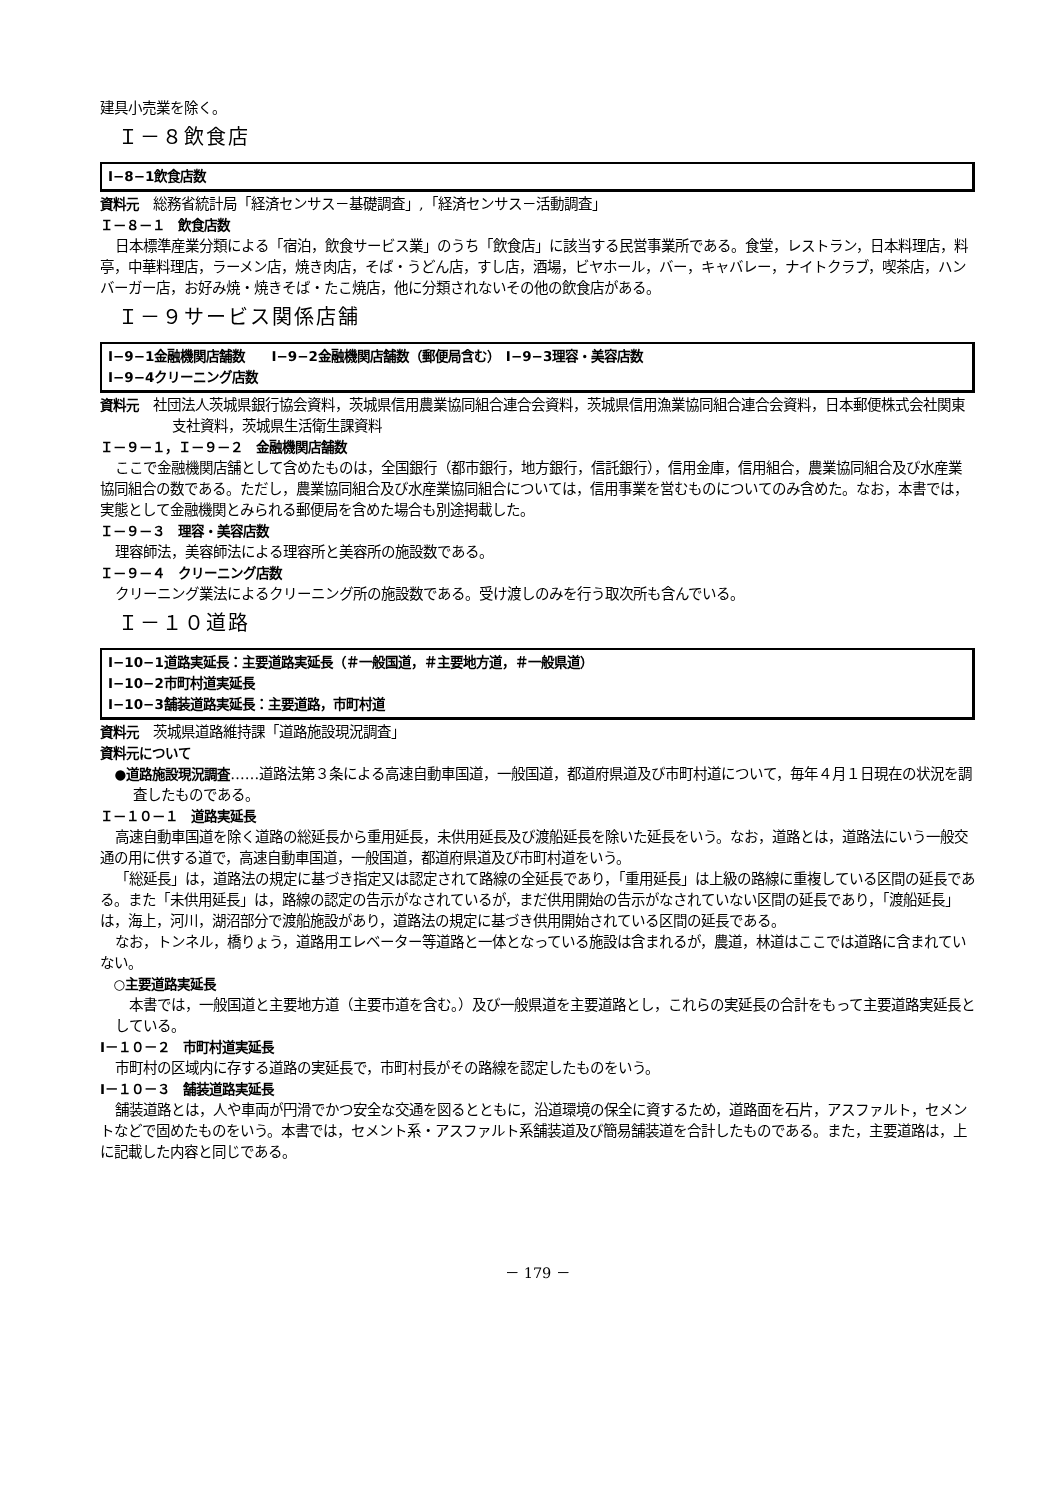建具小売業を除く。
Ｉ－８飲食店
I−8−1飲食店数
資料元　総務省統計局「経済センサス－基礎調査」,「経済センサス－活動調査」
Ｉ－８－１　飲食店数
日本標準産業分類による「宿泊，飲食サービス業」のうち「飲食店」に該当する民営事業所である。食堂，レストラン，日本料理店，料亭，中華料理店，ラーメン店，焼き肉店，そば・うどん店，すし店，酒場，ビヤホール，バー，キャバレー，ナイトクラブ，喫茶店，ハンバーガー店，お好み焼・焼きそば・たこ焼店，他に分類されないその他の飲食店がある。
Ｉ－９サービス関係店舗
I−9−1金融機関店舗数　　I−9−2金融機関店舗数（郵便局含む）　I−9−3理容・美容店数
I−9−4クリーニング店数
資料元　社団法人茨城県銀行協会資料，茨城県信用農業協同組合連合会資料，茨城県信用漁業協同組合連合会資料，日本郵便株式会社関東支社資料，茨城県生活衛生課資料
Ｉ－９－１，Ｉ－９－２　金融機関店舗数
ここで金融機関店舗として含めたものは，全国銀行（都市銀行，地方銀行，信託銀行），信用金庫，信用組合，農業協同組合及び水産業協同組合の数である。ただし，農業協同組合及び水産業協同組合については，信用事業を営むものについてのみ含めた。なお，本書では，実態として金融機関とみられる郵便局を含めた場合も別途掲載した。
Ｉ－９－３　理容・美容店数
理容師法，美容師法による理容所と美容所の施設数である。
Ｉ－９－４　クリーニング店数
クリーニング業法によるクリーニング所の施設数である。受け渡しのみを行う取次所も含んでいる。
Ｉ－１０道路
I−10−1道路実延長：主要道路実延長（＃一般国道，＃主要地方道，＃一般県道）
I−10−2市町村道実延長
I−10−3舗装道路実延長：主要道路，市町村道
資料元　茨城県道路維持課「道路施設現況調査」
資料元について
●道路施設現況調査……道路法第３条による高速自動車国道，一般国道，都道府県道及び市町村道について，毎年４月１日現在の状況を調査したものである。
Ｉ－１０－１　道路実延長
高速自動車国道を除く道路の総延長から重用延長，未供用延長及び渡船延長を除いた延長をいう。なお，道路とは，道路法にいう一般交通の用に供する道で，高速自動車国道，一般国道，都道府県道及び市町村道をいう。
「総延長」は，道路法の規定に基づき指定又は認定されて路線の全延長であり，「重用延長」は上級の路線に重複している区間の延長である。また「未供用延長」は，路線の認定の告示がなされているが，まだ供用開始の告示がなされていない区間の延長であり，「渡船延長」は，海上，河川，湖沼部分で渡船施設があり，道路法の規定に基づき供用開始されている区間の延長である。
なお，トンネル，橋りょう，道路用エレベーター等道路と一体となっている施設は含まれるが，農道，林道はここでは道路に含まれていない。
○主要道路実延長
本書では，一般国道と主要地方道（主要市道を含む。）及び一般県道を主要道路とし，これらの実延長の合計をもって主要道路実延長としている。
I－１０－２　市町村道実延長
市町村の区域内に存する道路の実延長で，市町村長がその路線を認定したものをいう。
I－１０－３　舗装道路実延長
舗装道路とは，人や車両が円滑でかつ安全な交通を図るとともに，沿道環境の保全に資するため，道路面を石片，アスファルト，セメントなどで固めたものをいう。本書では，セメント系・アスファルト系舗装道及び簡易舗装道を合計したものである。また，主要道路は，上に記載した内容と同じである。
－ 179 －